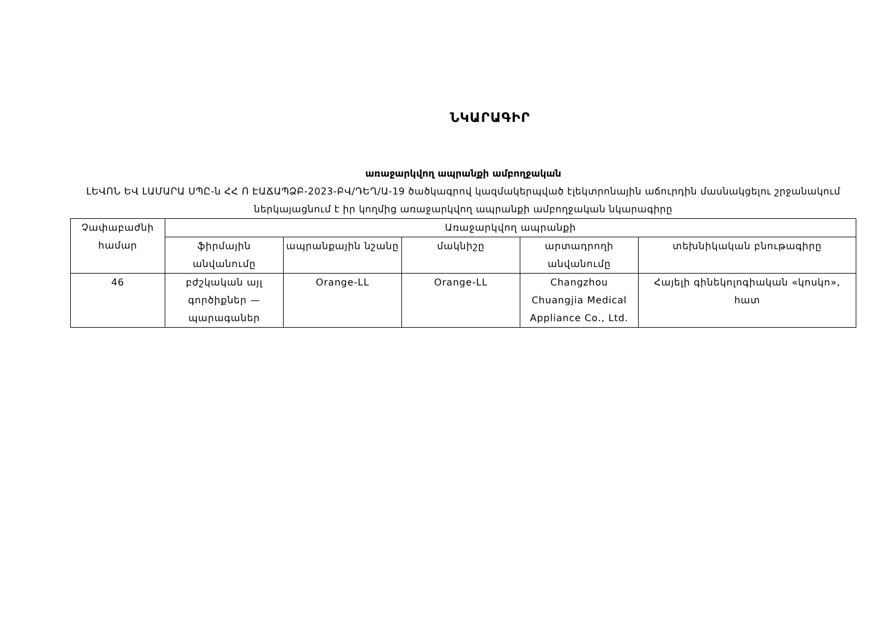ՆԿԱՐԱԳԻՐ
առաջարկվող ապրանքի ամբողջական
ԼԵՎՈՆ ԵՎ ԼԱՄԱՐԱ ՍՊԸ-ն ՀՀ Ո ԷԱՃԱՊՁԲ-2023-ԲՎ/ԴԵՂ/Ա-19 ծածկագրով կազմակերպված էլեկտրոնային աճուրդին մասնակցելու շրջանակում ներկայացնում է իր կողմից առաջարկվող ապրանքի ամբողջական նկարագիրը
| Չափաբաժնի համար | Առաջարկվող ապրանքի | | | | |
| --- | --- | --- | --- | --- | --- |
| | ֆիրմային անվանումը | ապրանքային նշանը | մակնիշը | արտադրողի անվանումը | տեխնիկական բնութագիրը |
| 46 | բժշկական այլ գործիքներ — պարագաներ | Orange-LL | Orange-LL | Changzhou Chuangjia Medical Appliance Co., Ltd. | Հայելի գինեկոլոգիական «կոսկո», հատ |